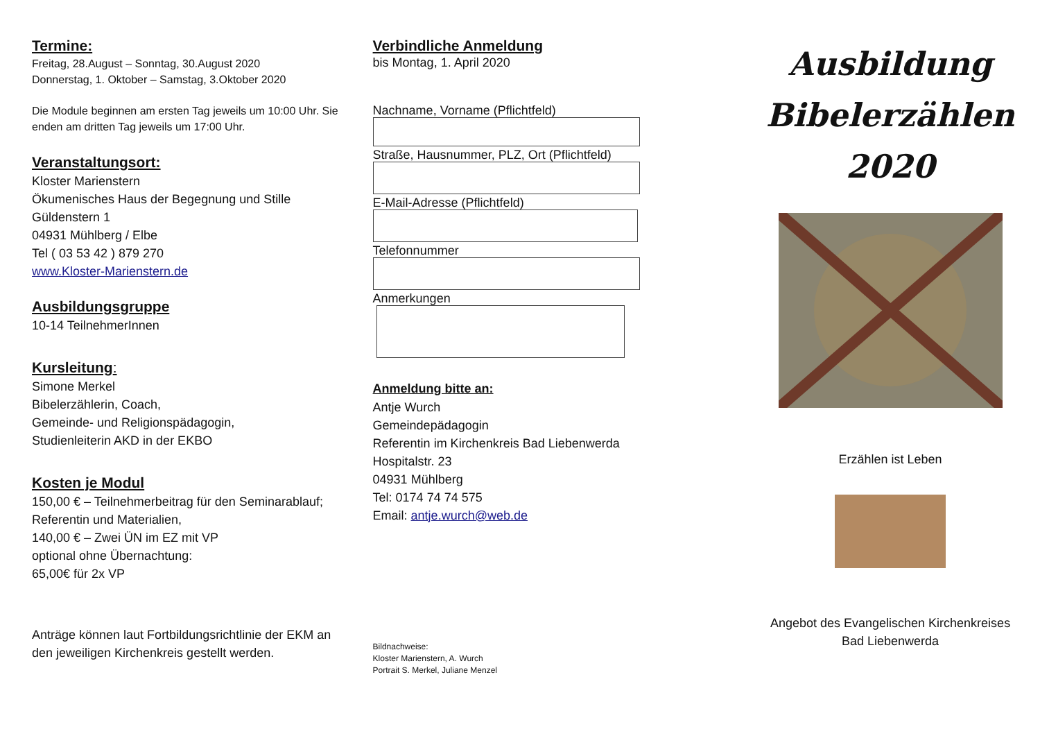Termine:
Freitag, 28.August – Sonntag, 30.August 2020
Donnerstag, 1. Oktober – Samstag, 3.Oktober 2020
Die Module beginnen am ersten Tag jeweils um 10:00 Uhr. Sie enden am dritten Tag jeweils um 17:00 Uhr.
Veranstaltungsort:
Kloster Marienstern
Ökumenisches Haus der Begegnung und Stille
Güldenstern 1
04931 Mühlberg / Elbe
Tel ( 03 53 42 ) 879 270
www.Kloster-Marienstern.de
Ausbildungsgruppe
10-14 TeilnehmerInnen
Kursleitung:
Simone Merkel
Bibelerzählerin, Coach,
Gemeinde- und Religionspädagogin,
Studienleiterin AKD in der EKBO
Kosten je Modul
150,00 € – Teilnehmerbeitrag für den Seminarablauf; Referentin und Materialien,
140,00 € – Zwei ÜN im EZ mit VP
optional ohne Übernachtung:
65,00€ für 2x VP
Anträge können laut Fortbildungsrichtlinie der EKM an den jeweiligen Kirchenkreis gestellt werden.
Verbindliche Anmeldung
bis Montag, 1. April 2020
Nachname, Vorname (Pflichtfeld)
Straße, Hausnummer, PLZ, Ort (Pflichtfeld)
E-Mail-Adresse (Pflichtfeld)
Telefonnummer
Anmerkungen
Anmeldung bitte an:
Antje Wurch
Gemeindepädagogin
Referentin im Kirchenkreis Bad Liebenwerda
Hospitalstr. 23
04931 Mühlberg
Tel: 0174 74 74 575
Email: antje.wurch@web.de
Bildnachweise:
Kloster Marienstern, A. Wurch
Portrait S. Merkel, Juliane Menzel
Ausbildung
Bibelerzählen
2020
Erzählen ist Leben
Angebot des Evangelischen Kirchenkreises
Bad Liebenwerda